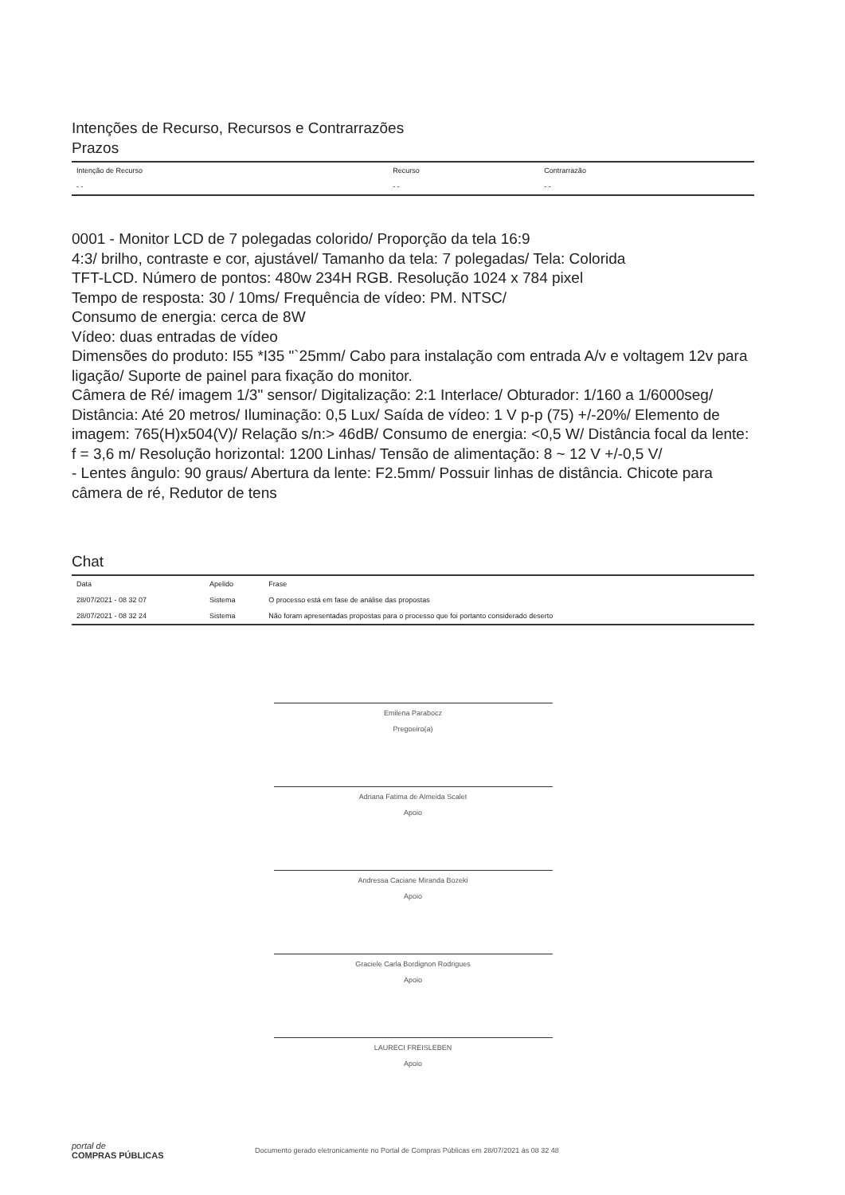Intenções de Recurso, Recursos e Contrarrazões
Prazos
| Intenção de Recurso | Recurso | Contrarrazão |
| --- | --- | --- |
| - - | - - | - - |
0001 - Monitor LCD de 7 polegadas colorido/ Proporção da tela 16:9
4:3/ brilho, contraste e cor, ajustável/ Tamanho da tela: 7 polegadas/ Tela: Colorida
TFT-LCD. Número de pontos: 480w 234H RGB. Resolução 1024 x 784 pixel
Tempo de resposta: 30 / 10ms/ Frequência de vídeo: PM. NTSC/
Consumo de energia: cerca de 8W
Vídeo: duas entradas de vídeo
Dimensões do produto: I55 *I35 "`25mm/ Cabo para instalação com entrada A/v e voltagem 12v para ligação/ Suporte de painel para fixação do monitor.
Câmera de Ré/ imagem 1/3" sensor/ Digitalização: 2:1 Interlace/ Obturador: 1/160 a 1/6000seg/ Distância: Até 20 metros/ Iluminação: 0,5 Lux/ Saída de vídeo: 1 V p-p (75) +/-20%/ Elemento de imagem: 765(H)x504(V)/ Relação s/n:> 46dB/ Consumo de energia: <0,5 W/ Distância focal da lente: f = 3,6 m/ Resolução horizontal: 1200 Linhas/ Tensão de alimentação: 8 ~ 12 V +/-0,5 V/
- Lentes ângulo: 90 graus/ Abertura da lente: F2.5mm/ Possuir linhas de distância. Chicote para câmera de ré, Redutor de tens
Chat
| Data | Apelido | Frase |
| --- | --- | --- |
| 28/07/2021 - 08 32 07 | Sistema | O processo está em fase de análise das propostas |
| 28/07/2021 - 08 32 24 | Sistema | Não foram apresentadas propostas para o processo que foi portanto considerado deserto |
Emilena Parabocz
Pregoeiro(a)
Adriana Fatima de Almeida Scalet
Apoio
Andressa Caciane Miranda Bozeki
Apoio
Graciele Carla Bordignon Rodrigues
Apoio
LAURECI FREISLEBEN
Apoio
portal de
COMPRAS PÚBLICAS
Documento gerado eletronicamente no Portal de Compras Públicas em 28/07/2021 às 08 32 48